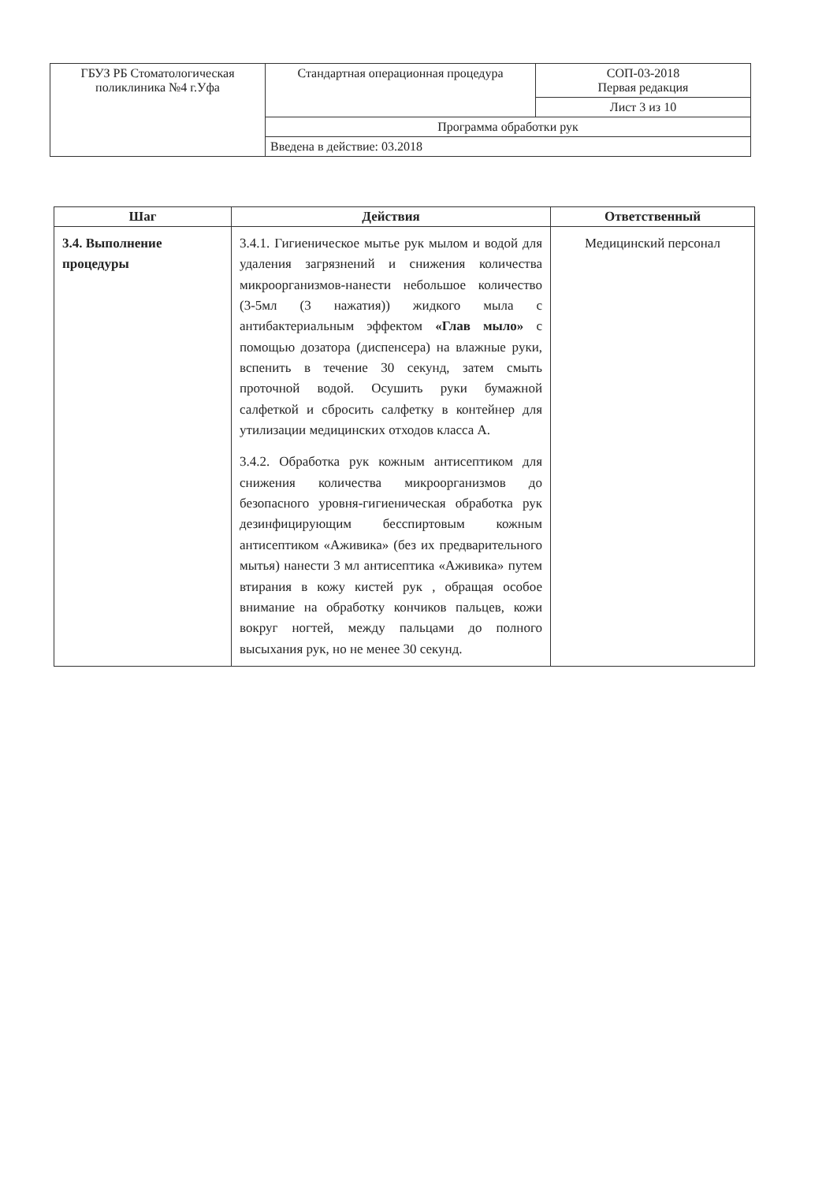| ГБУЗ РБ Стоматологическая поликлиника №4 г.Уфа | Стандартная операционная процедура | СОП-03-2018 Первая редакция |
| | | Лист 3 из 10 |
| | Программа обработки рук | |
| | Введена в действие: 03.2018 | |
| Шаг | Действия | Ответственный |
| --- | --- | --- |
| 3.4. Выполнение процедуры | 3.4.1. Гигиеническое мытье рук мылом и водой для удаления загрязнений и снижения количества микроорганизмов-нанести небольшое количество (3-5мл (3 нажатия)) жидкого мыла с антибактериальным эффектом «Глав мыло» с помощью дозатора (диспенсера) на влажные руки, вспенить в течение 30 секунд, затем смыть проточной водой. Осушить руки бумажной салфеткой и сбросить салфетку в контейнер для утилизации медицинских отходов класса А. 3.4.2. Обработка рук кожным антисептиком для снижения количества микроорганизмов до безопасного уровня-гигиеническая обработка рук дезинфицирующим бесспиртовым кожным антисептиком «Аживика» (без их предварительного мытья) нанести 3 мл антисептика «Аживика» путем втирания в кожу кистей рук , обращая особое внимание на обработку кончиков пальцев, кожи вокруг ногтей, между пальцами до полного высыхания рук, но не менее 30 секунд. | Медицинский персонал |